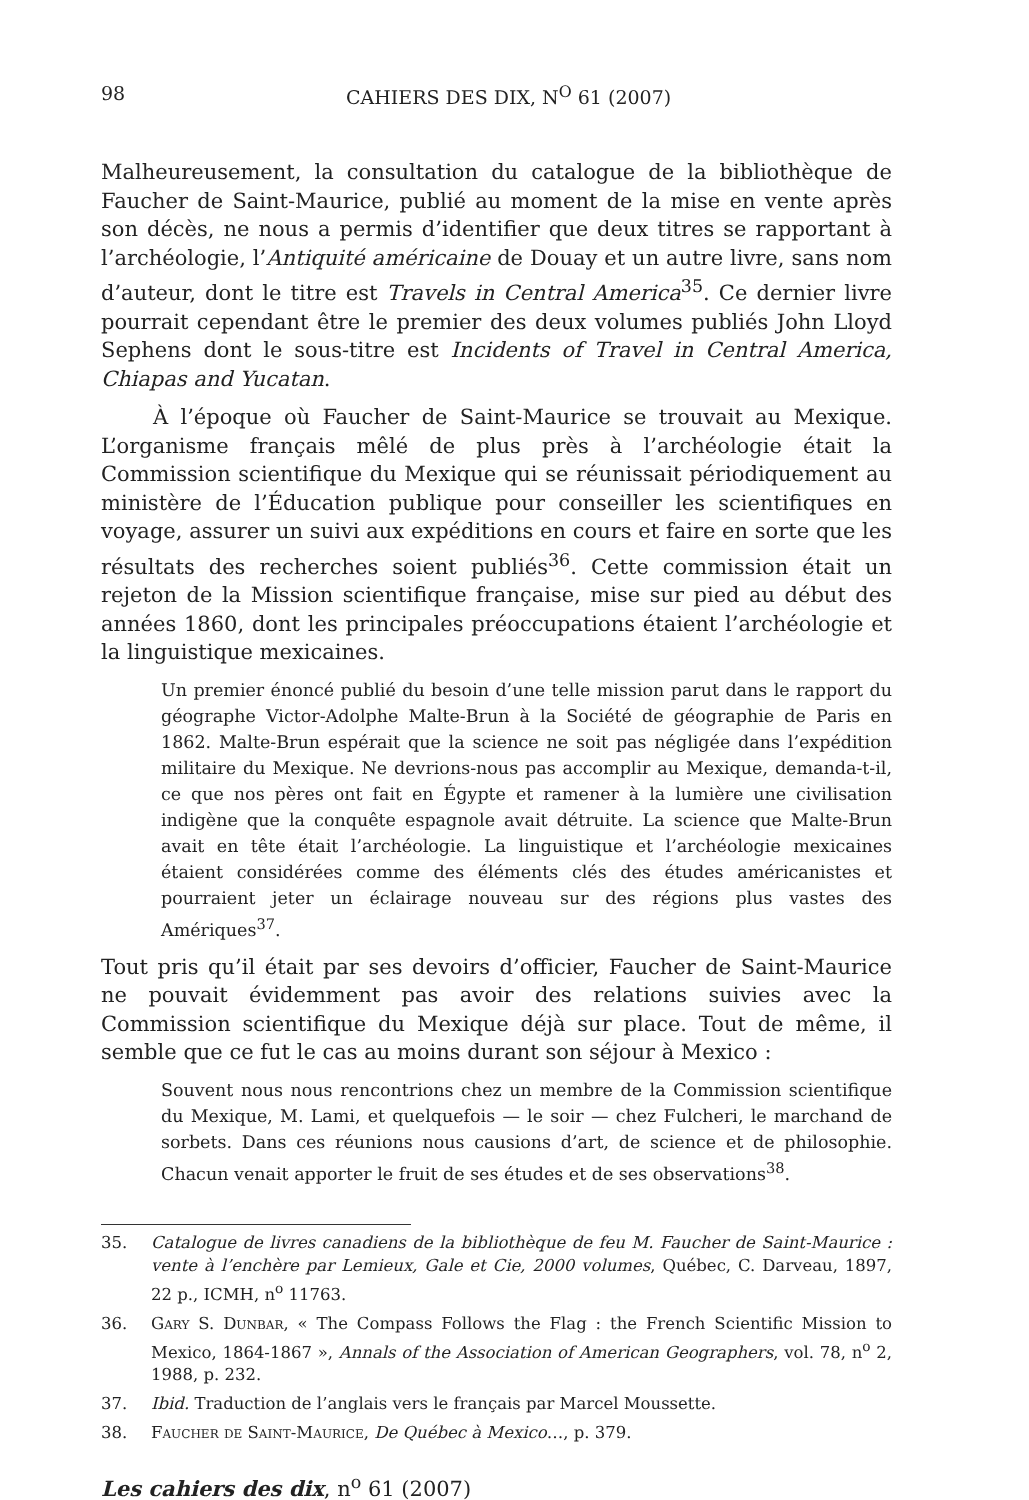98 CAHIERS DES DIX, N<sup>O</sup> 61 (2007)
Malheureusement, la consultation du catalogue de la bibliothèque de Faucher de Saint-Maurice, publié au moment de la mise en vente après son décès, ne nous a permis d’identifier que deux titres se rapportant à l’archéologie, l’Antiquité américaine de Douay et un autre livre, sans nom d’auteur, dont le titre est Travels in Central America<sup>35</sup>. Ce dernier livre pourrait cependant être le premier des deux volumes publiés John Lloyd Sephens dont le sous-titre est Incidents of Travel in Central America, Chiapas and Yucatan.
À l’époque où Faucher de Saint-Maurice se trouvait au Mexique. L’organisme français mêlé de plus près à l’archéologie était la Commission scientifique du Mexique qui se réunissait périodiquement au ministère de l’Éducation publique pour conseiller les scientifiques en voyage, assurer un suivi aux expéditions en cours et faire en sorte que les résultats des recherches soient publiés<sup>36</sup>. Cette commission était un rejeton de la Mission scientifique française, mise sur pied au début des années 1860, dont les principales préoccupations étaient l’archéologie et la linguistique mexicaines.
Un premier énoncé publié du besoin d’une telle mission parut dans le rapport du géographe Victor-Adolphe Malte-Brun à la Société de géographie de Paris en 1862. Malte-Brun espérait que la science ne soit pas négligée dans l’expédition militaire du Mexique. Ne devrions-nous pas accomplir au Mexique, demanda-t-il, ce que nos pères ont fait en Égypte et ramener à la lumière une civilisation indigène que la conquête espagnole avait détruite. La science que Malte-Brun avait en tête était l’archéologie. La linguistique et l’archéologie mexicaines étaient considérées comme des éléments clés des études américanistes et pourraient jeter un éclairage nouveau sur des régions plus vastes des Amériques<sup>37</sup>.
Tout pris qu’il était par ses devoirs d’officier, Faucher de Saint-Maurice ne pouvait évidemment pas avoir des relations suivies avec la Commission scientifique du Mexique déjà sur place. Tout de même, il semble que ce fut le cas au moins durant son séjour à Mexico :
Souvent nous nous rencontrions chez un membre de la Commission scientifique du Mexique, M. Lami, et quelquefois — le soir — chez Fulcheri, le marchand de sorbets. Dans ces réunions nous causions d’art, de science et de philosophie. Chacun venait apporter le fruit de ses études et de ses observations<sup>38</sup>.
35. Catalogue de livres canadiens de la bibliothèque de feu M. Faucher de Saint-Maurice : vente à l’enchère par Lemieux, Gale et Cie, 2000 volumes, Québec, C. Darveau, 1897, 22 p., ICMH, n<sup>o</sup> 11763.
36. Gary S. Dunbar, « The Compass Follows the Flag : the French Scientific Mission to Mexico, 1864-1867 », Annals of the Association of American Geographers, vol. 78, n<sup>o</sup> 2, 1988, p. 232.
37. Ibid. Traduction de l’anglais vers le français par Marcel Moussette.
38. Faucher de Saint-Maurice, De Québec à Mexico…, p. 379.
Les cahiers des dix, n<sup>o</sup> 61 (2007)